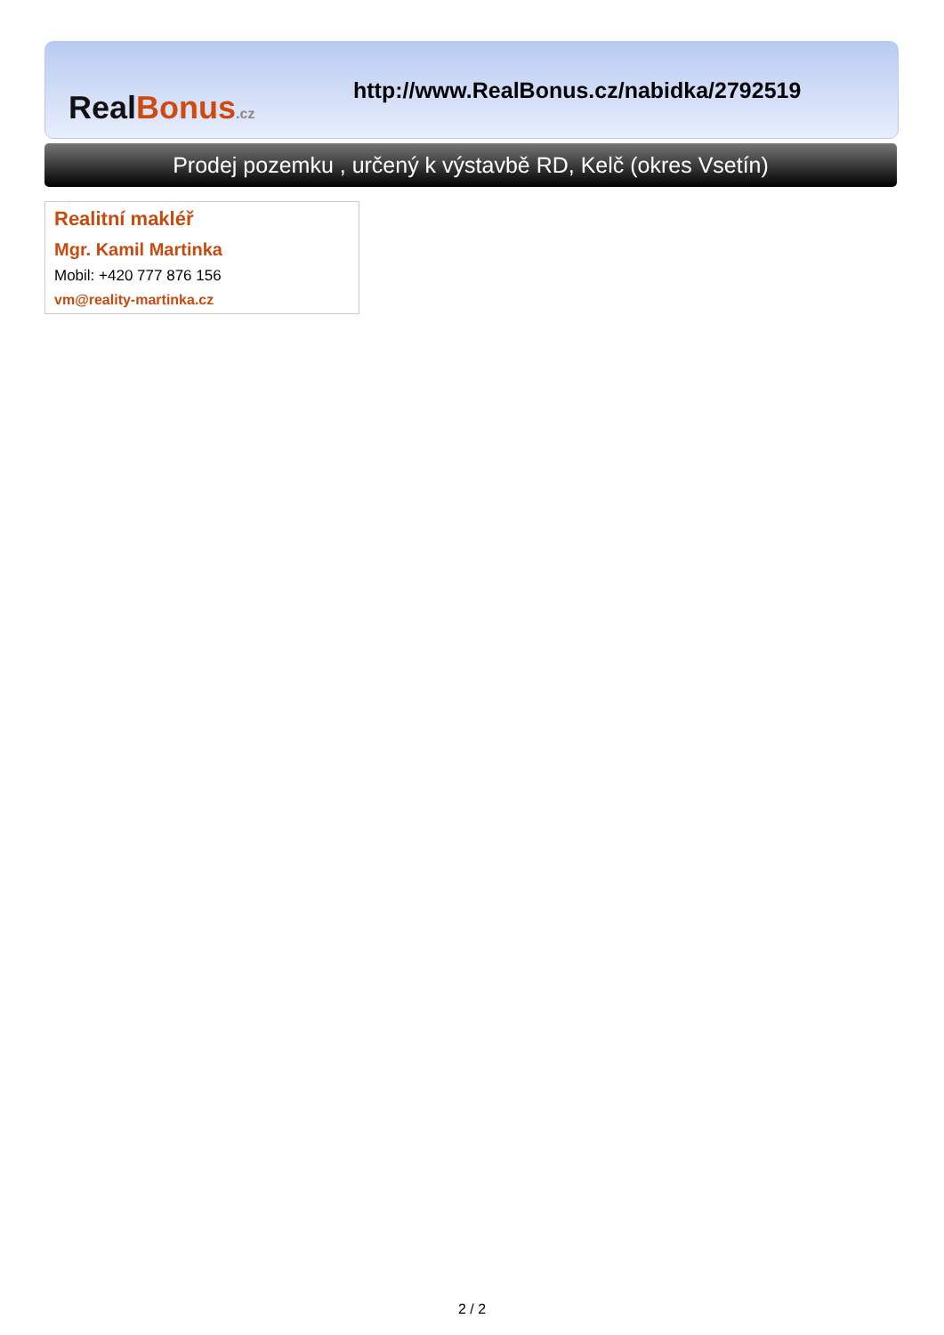RealBonus.cz
http://www.RealBonus.cz/nabidka/2792519
Prodej pozemku , určený k výstavbě RD, Kelč (okres Vsetín)
Realitní makléř
Mgr. Kamil Martinka
Mobil: +420 777 876 156
vm@reality-martinka.cz
2 / 2